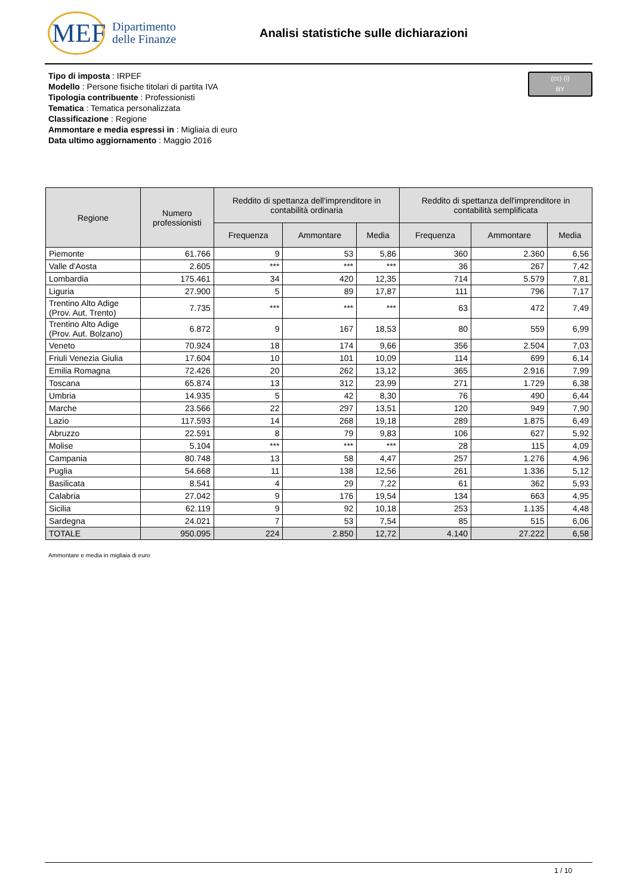MEF
Dipartimento
delle Finanze
Analisi statistiche sulle dichiarazioni
(cc) (i)
BY
Tipo di imposta : IRPEF
Modello : Persone fisiche titolari di partita IVA
Tipologia contribuente : Professionisti
Tematica : Tematica personalizzata
Classificazione : Regione
Ammontare e media espressi in : Migliaia di euro
Data ultimo aggiornamento : Maggio 2016
| Regione | Numero professionisti | Reddito di spettanza dell'imprenditore in contabilità ordinaria | | | Reddito di spettanza dell'imprenditore in contabilità semplificata | | |
| --- | --- | --- | --- | --- | --- | --- | --- |
| | | Frequenza | Ammontare | Media | Frequenza | Ammontare | Media |
| Piemonte | 61.766 | 9 | 53 | 5,86 | 360 | 2.360 | 6,56 |
| Valle d'Aosta | 2.605 | *** | *** | *** | 36 | 267 | 7,42 |
| Lombardia | 175.461 | 34 | 420 | 12,35 | 714 | 5.579 | 7,81 |
| Liguria | 27.900 | 5 | 89 | 17,87 | 111 | 796 | 7,17 |
| Trentino Alto Adige (Prov. Aut. Trento) | 7.735 | *** | *** | *** | 63 | 472 | 7,49 |
| Trentino Alto Adige (Prov. Aut. Bolzano) | 6.872 | 9 | 167 | 18,53 | 80 | 559 | 6,99 |
| Veneto | 70.924 | 18 | 174 | 9,66 | 356 | 2.504 | 7,03 |
| Friuli Venezia Giulia | 17.604 | 10 | 101 | 10,09 | 114 | 699 | 6,14 |
| Emilia Romagna | 72.426 | 20 | 262 | 13,12 | 365 | 2.916 | 7,99 |
| Toscana | 65.874 | 13 | 312 | 23,99 | 271 | 1.729 | 6,38 |
| Umbria | 14.935 | 5 | 42 | 8,30 | 76 | 490 | 6,44 |
| Marche | 23.566 | 22 | 297 | 13,51 | 120 | 949 | 7,90 |
| Lazio | 117.593 | 14 | 268 | 19,18 | 289 | 1.875 | 6,49 |
| Abruzzo | 22.591 | 8 | 79 | 9,83 | 106 | 627 | 5,92 |
| Molise | 5.104 | *** | *** | *** | 28 | 115 | 4,09 |
| Campania | 80.748 | 13 | 58 | 4,47 | 257 | 1.276 | 4,96 |
| Puglia | 54.668 | 11 | 138 | 12,56 | 261 | 1.336 | 5,12 |
| Basilicata | 8.541 | 4 | 29 | 7,22 | 61 | 362 | 5,93 |
| Calabria | 27.042 | 9 | 176 | 19,54 | 134 | 663 | 4,95 |
| Sicilia | 62.119 | 9 | 92 | 10,18 | 253 | 1.135 | 4,48 |
| Sardegna | 24.021 | 7 | 53 | 7,54 | 85 | 515 | 6,06 |
| TOTALE | 950.095 | 224 | 2.850 | 12,72 | 4.140 | 27.222 | 6,58 |
Ammontare e media in migliaia di euro
1 / 10